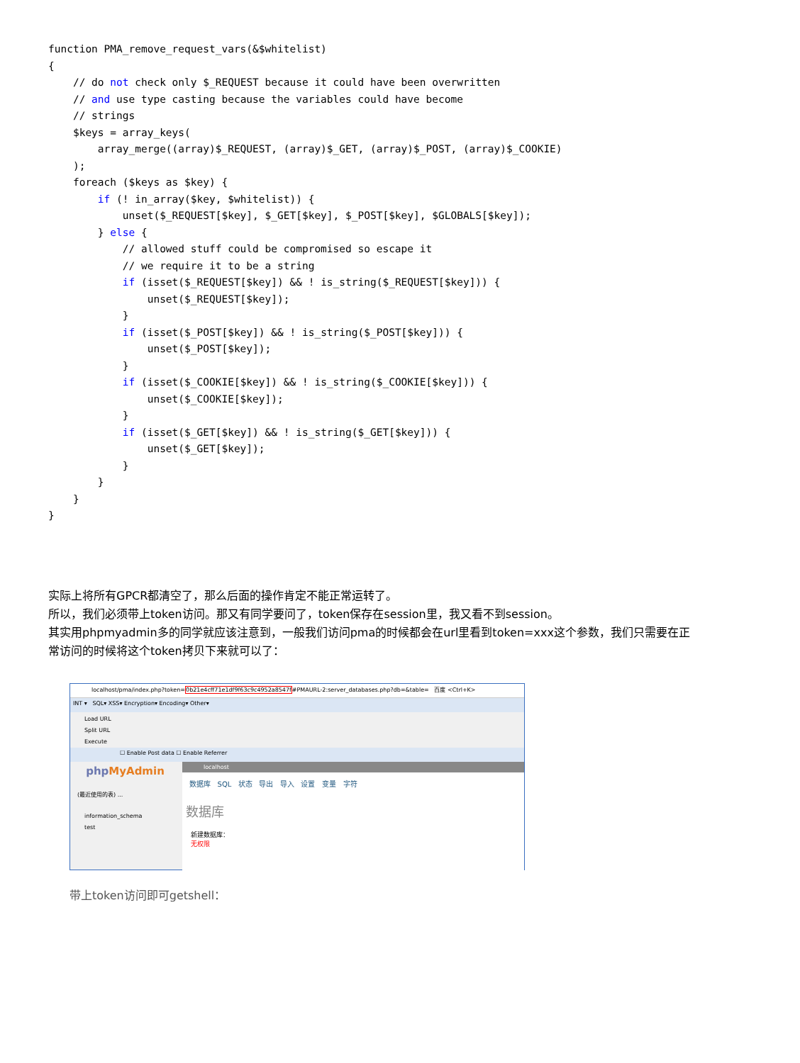function PMA_remove_request_vars(&$whitelist)
{
    // do not check only $_REQUEST because it could have been overwritten
    // and use type casting because the variables could have become
    // strings
    $keys = array_keys(
        array_merge((array)$_REQUEST, (array)$_GET, (array)$_POST, (array)$_COOKIE)
    );
    foreach ($keys as $key) {
        if (! in_array($key, $whitelist)) {
            unset($_REQUEST[$key], $_GET[$key], $_POST[$key], $GLOBALS[$key]);
        } else {
            // allowed stuff could be compromised so escape it
            // we require it to be a string
            if (isset($_REQUEST[$key]) && ! is_string($_REQUEST[$key])) {
                unset($_REQUEST[$key]);
            }
            if (isset($_POST[$key]) && ! is_string($_POST[$key])) {
                unset($_POST[$key]);
            }
            if (isset($_COOKIE[$key]) && ! is_string($_COOKIE[$key])) {
                unset($_COOKIE[$key]);
            }
            if (isset($_GET[$key]) && ! is_string($_GET[$key])) {
                unset($_GET[$key]);
            }
        }
    }
}
实际上将所有GPCR都清空了，那么后面的操作肯定不能正常运转了。
所以，我们必须带上token访问。那又有同学要问了，token保存在session里，我又看不到session。
其实用phpmyadmin多的同学就应该注意到，一般我们访问pma的时候都会在url里看到token=xxx这个参数，我们只需要在正常访问的时候将这个token拷贝下来就可以了：
localhost/pma/index.php?token=0b21e4cff71e1df9f63c9c4952a8547f#PMAURL-2:server_databases.php?db=&table= 百度 <Ctrl+K>
INT ▾ SQL▾ XSS▾ Encryption▾ Encoding▾ Other▾
Load URL
Split URL
Execute
☐ Enable Post data ☐ Enable Referrer
php MyAdmin
(最近使用的表) ...
information_schema
test
localhost
数据库 SQL 状态 导出 导入 设置 变量 字符
数据库
新建数据库：
无权限
带上token访问即可getshell：